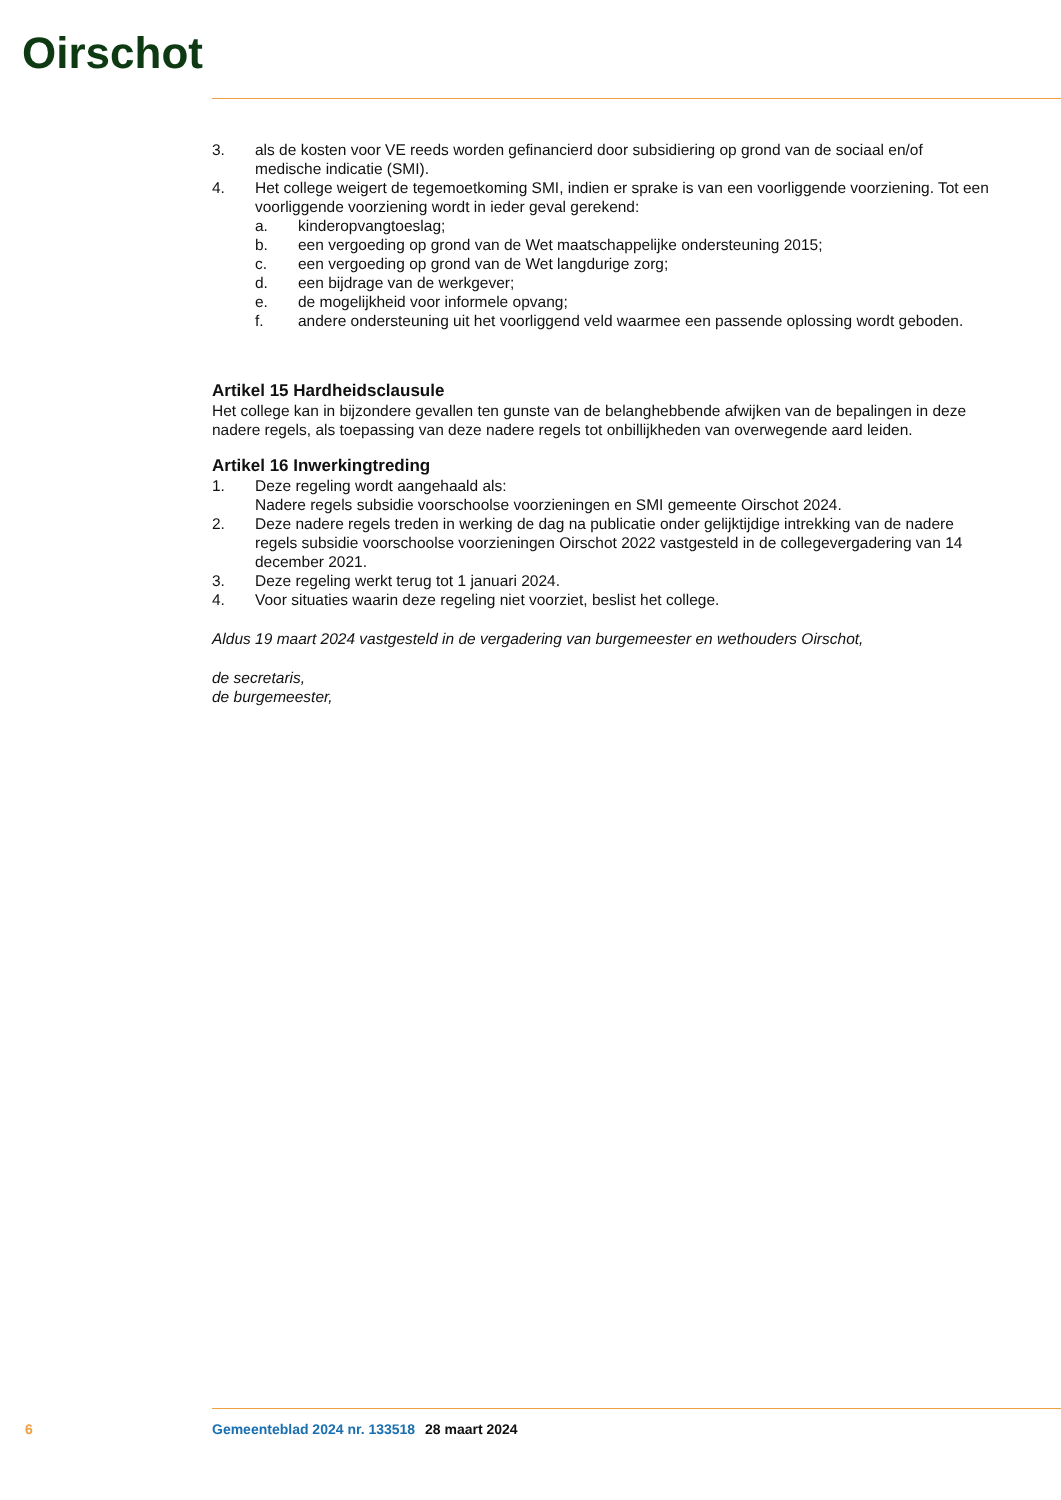Oirschot
3. als de kosten voor VE reeds worden gefinancierd door subsidiering op grond van de sociaal en/of medische indicatie (SMI).
4. Het college weigert de tegemoetkoming SMI, indien er sprake is van een voorliggende voorziening. Tot een voorliggende voorziening wordt in ieder geval gerekend:
a. kinderopvangtoeslag;
b. een vergoeding op grond van de Wet maatschappelijke ondersteuning 2015;
c. een vergoeding op grond van de Wet langdurige zorg;
d. een bijdrage van de werkgever;
e. de mogelijkheid voor informele opvang;
f. andere ondersteuning uit het voorliggend veld waarmee een passende oplossing wordt geboden.
Artikel 15 Hardheidsclausule
Het college kan in bijzondere gevallen ten gunste van de belanghebbende afwijken van de bepalingen in deze nadere regels, als toepassing van deze nadere regels tot onbillijkheden van overwegende aard leiden.
Artikel 16 Inwerkingtreding
1. Deze regeling wordt aangehaald als:
Nadere regels subsidie voorschoolse voorzieningen en SMI gemeente Oirschot 2024.
2. Deze nadere regels treden in werking de dag na publicatie onder gelijktijdige intrekking van de nadere regels subsidie voorschoolse voorzieningen Oirschot 2022 vastgesteld in de collegevergadering van 14 december 2021.
3. Deze regeling werkt terug tot 1 januari 2024.
4. Voor situaties waarin deze regeling niet voorziet, beslist het college.
Aldus 19 maart 2024 vastgesteld in de vergadering van burgemeester en wethouders Oirschot,
de secretaris,
de burgemeester,
6 Gemeenteblad 2024 nr. 133518 28 maart 2024